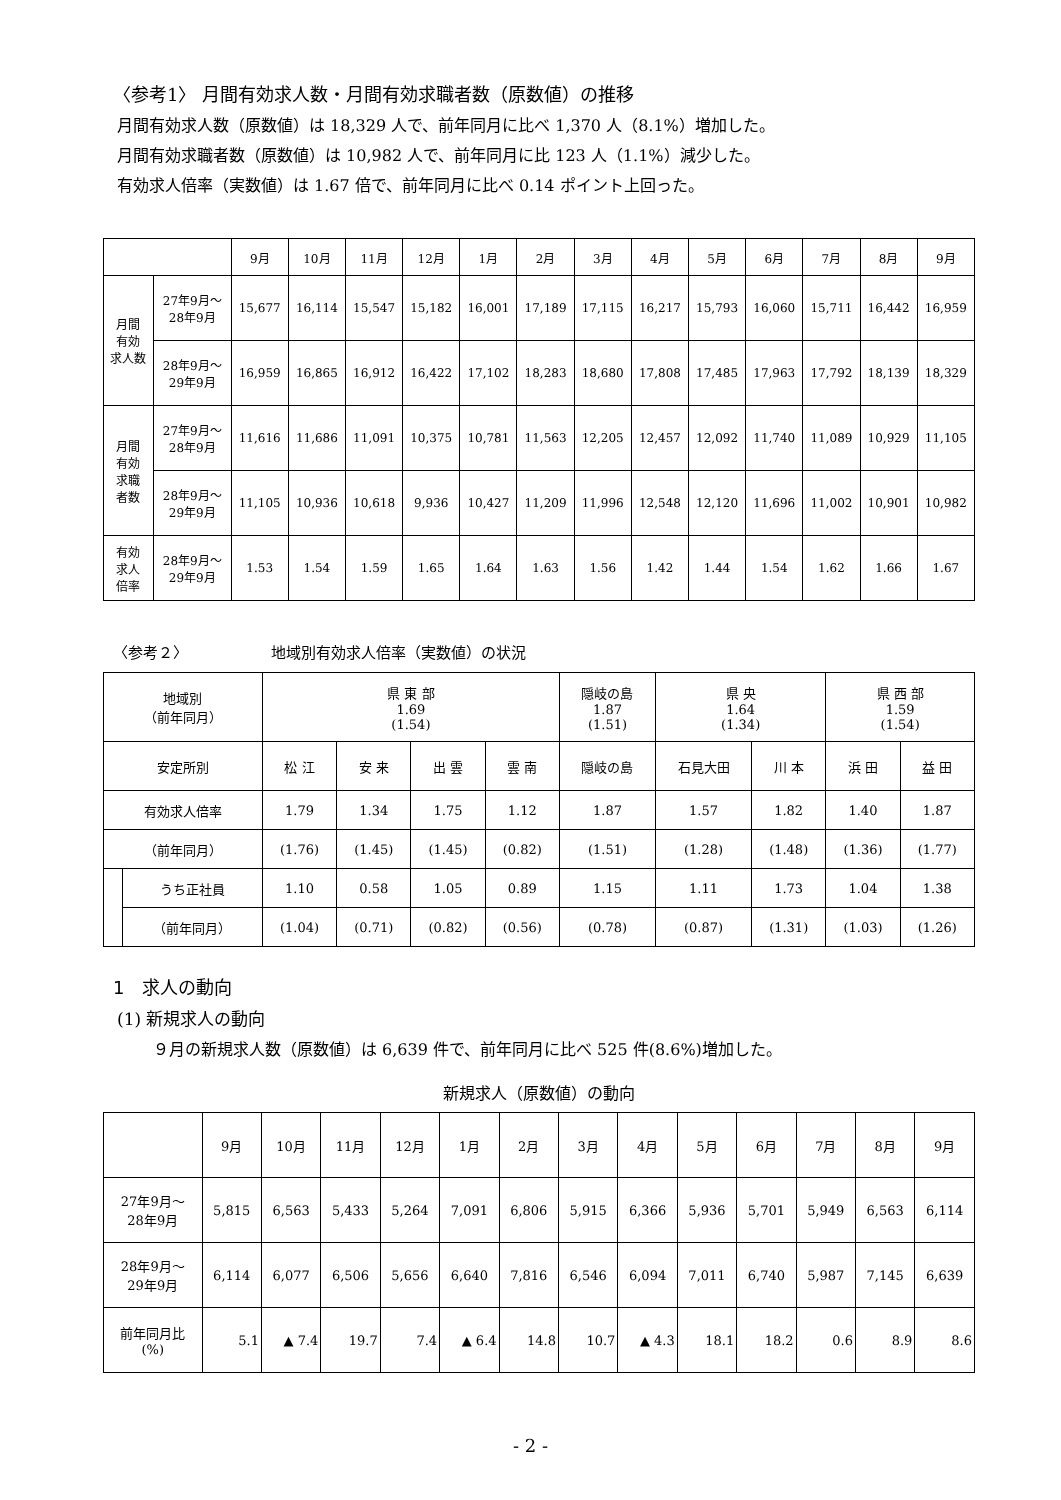〈参考1〉 月間有効求人数・月間有効求職者数（原数値）の推移
月間有効求人数（原数値）は 18,329 人で、前年同月に比べ 1,370 人（8.1%）増加した。
月間有効求職者数（原数値）は 10,982 人で、前年同月に比 123 人（1.1%）減少した。
有効求人倍率（実数値）は 1.67 倍で、前年同月に比べ 0.14 ポイント上回った。
| | | 9月 | 10月 | 11月 | 12月 | 1月 | 2月 | 3月 | 4月 | 5月 | 6月 | 7月 | 8月 | 9月 |
| --- | --- | --- | --- | --- | --- | --- | --- | --- | --- | --- | --- | --- | --- | --- |
| 月間 有効 求人数 | 27年9月～ 28年9月 | 15,677 | 16,114 | 15,547 | 15,182 | 16,001 | 17,189 | 17,115 | 16,217 | 15,793 | 16,060 | 15,711 | 16,442 | 16,959 |
| | 28年9月～ 29年9月 | 16,959 | 16,865 | 16,912 | 16,422 | 17,102 | 18,283 | 18,680 | 17,808 | 17,485 | 17,963 | 17,792 | 18,139 | 18,329 |
| 月間 有効 求職 者数 | 27年9月～ 28年9月 | 11,616 | 11,686 | 11,091 | 10,375 | 10,781 | 11,563 | 12,205 | 12,457 | 12,092 | 11,740 | 11,089 | 10,929 | 11,105 |
| | 28年9月～ 29年9月 | 11,105 | 10,936 | 10,618 | 9,936 | 10,427 | 11,209 | 11,996 | 12,548 | 12,120 | 11,696 | 11,002 | 10,901 | 10,982 |
| 有効 求人 倍率 | 28年9月～ 29年9月 | 1.53 | 1.54 | 1.59 | 1.65 | 1.64 | 1.63 | 1.56 | 1.42 | 1.44 | 1.54 | 1.62 | 1.66 | 1.67 |
〈参考２〉　　　　　　地域別有効求人倍率（実数値）の状況
| 地域別 （前年同月） | | 県 東 部 1.69 (1.54) | | | | 隠岐の島 1.87 (1.51) | 県 央 1.64 (1.34) | | 県 西 部 1.59 (1.54) | |
| 安定所別 | | 松 江 | 安 来 | 出 雲 | 雲 南 | 隠岐の島 | 石見大田 | 川 本 | 浜 田 | 益 田 |
| 有効求人倍率 | | 1.79 | 1.34 | 1.75 | 1.12 | 1.87 | 1.57 | 1.82 | 1.40 | 1.87 |
| （前年同月） | | (1.76) | (1.45) | (1.45) | (0.82) | (1.51) | (1.28) | (1.48) | (1.36) | (1.77) |
| | うち正社員 | 1.10 | 0.58 | 1.05 | 0.89 | 1.15 | 1.11 | 1.73 | 1.04 | 1.38 |
| | （前年同月） | (1.04) | (0.71) | (0.82) | (0.56) | (0.78) | (0.87) | (1.31) | (1.03) | (1.26) |
1　求人の動向
(1) 新規求人の動向
９月の新規求人数（原数値）は 6,639 件で、前年同月に比べ 525 件(8.6%)増加した。
新規求人（原数値）の動向
| | 9月 | 10月 | 11月 | 12月 | 1月 | 2月 | 3月 | 4月 | 5月 | 6月 | 7月 | 8月 | 9月 |
| --- | --- | --- | --- | --- | --- | --- | --- | --- | --- | --- | --- | --- | --- |
| 27年9月～ 28年9月 | 5,815 | 6,563 | 5,433 | 5,264 | 7,091 | 6,806 | 5,915 | 6,366 | 5,936 | 5,701 | 5,949 | 6,563 | 6,114 |
| 28年9月～ 29年9月 | 6,114 | 6,077 | 6,506 | 5,656 | 6,640 | 7,816 | 6,546 | 6,094 | 7,011 | 6,740 | 5,987 | 7,145 | 6,639 |
| 前年同月比 (%) | 5.1 | ▲ 7.4 | 19.7 | 7.4 | ▲ 6.4 | 14.8 | 10.7 | ▲ 4.3 | 18.1 | 18.2 | 0.6 | 8.9 | 8.6 |
- 2 -